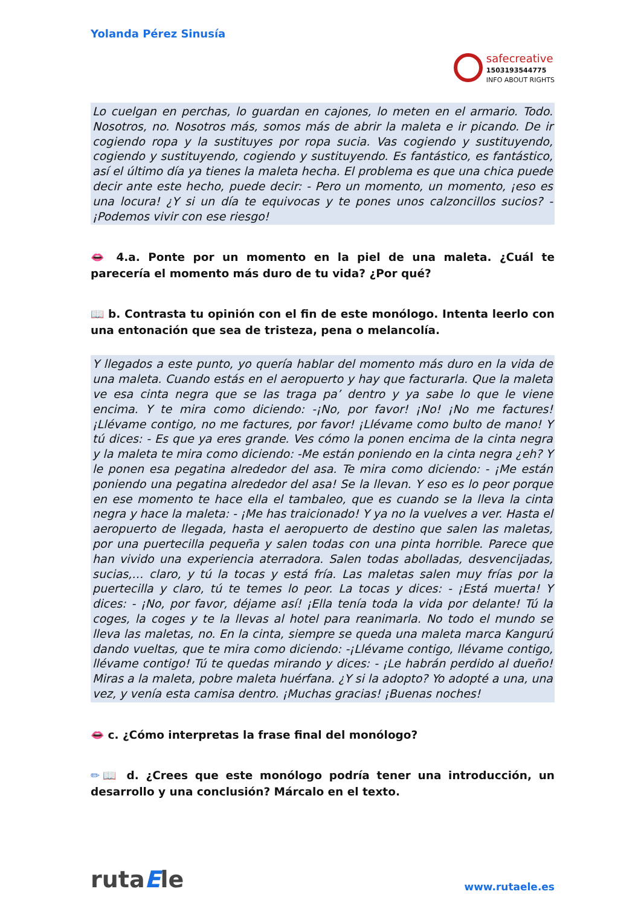Yolanda Pérez Sinusía
safecreative
1503193544775
INFO ABOUT RIGHTS
Lo cuelgan en perchas, lo guardan en cajones, lo meten en el armario. Todo. Nosotros, no. Nosotros más, somos más de abrir la maleta e ir picando. De ir cogiendo ropa y la sustituyes por ropa sucia. Vas cogiendo y sustituyendo, cogiendo y sustituyendo, cogiendo y sustituyendo. Es fantástico, es fantástico, así el último día ya tienes la maleta hecha. El problema es que una chica puede decir ante este hecho, puede decir: - Pero un momento, un momento, ¡eso es una locura! ¿Y si un día te equivocas y te pones unos calzoncillos sucios? - ¡Podemos vivir con ese riesgo!
👄 4.a. Ponte por un momento en la piel de una maleta. ¿Cuál te parecería el momento más duro de tu vida? ¿Por qué?
📖 b. Contrasta tu opinión con el fin de este monólogo. Intenta leerlo con una entonación que sea de tristeza, pena o melancolía.
Y llegados a este punto, yo quería hablar del momento más duro en la vida de una maleta. Cuando estás en el aeropuerto y hay que facturarla. Que la maleta ve esa cinta negra que se las traga pa’ dentro y ya sabe lo que le viene encima. Y te mira como diciendo: -¡No, por favor! ¡No! ¡No me factures! ¡Llévame contigo, no me factures, por favor! ¡Llévame como bulto de mano! Y tú dices: - Es que ya eres grande. Ves cómo la ponen encima de la cinta negra y la maleta te mira como diciendo: -Me están poniendo en la cinta negra ¿eh? Y le ponen esa pegatina alrededor del asa. Te mira como diciendo: - ¡Me están poniendo una pegatina alrededor del asa! Se la llevan. Y eso es lo peor porque en ese momento te hace ella el tambaleo, que es cuando se la lleva la cinta negra y hace la maleta: - ¡Me has traicionado! Y ya no la vuelves a ver. Hasta el aeropuerto de llegada, hasta el aeropuerto de destino que salen las maletas, por una puertecilla pequeña y salen todas con una pinta horrible. Parece que han vivido una experiencia aterradora. Salen todas abolladas, desvencijadas, sucias,… claro, y tú la tocas y está fría. Las maletas salen muy frías por la puertecilla y claro, tú te temes lo peor. La tocas y dices: - ¡Está muerta! Y dices: - ¡No, por favor, déjame así! ¡Ella tenía toda la vida por delante! Tú la coges, la coges y te la llevas al hotel para reanimarla. No todo el mundo se lleva las maletas, no. En la cinta, siempre se queda una maleta marca Kangurú dando vueltas, que te mira como diciendo: -¡Llévame contigo, llévame contigo, llévame contigo! Tú te quedas mirando y dices: - ¡Le habrán perdido al dueño! Miras a la maleta, pobre maleta huérfana. ¿Y si la adopto? Yo adopté a una, una vez, y venía esta camisa dentro. ¡Muchas gracias! ¡Buenas noches!
👄 c. ¿Cómo interpretas la frase final del monólogo?
✏📖 d. ¿Crees que este monólogo podría tener una introducción, un desarrollo y una conclusión? Márcalo en el texto.
rutaEle
www.rutaele.es